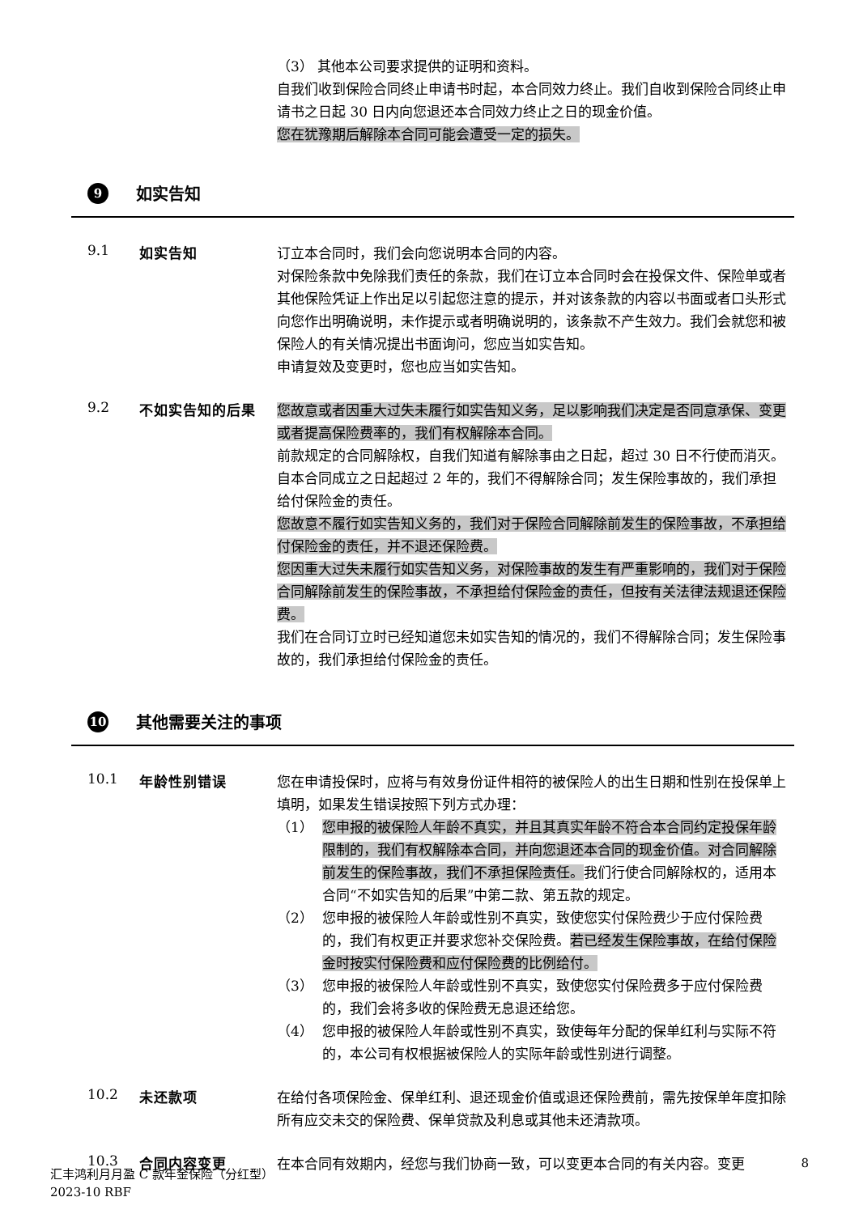（3） 其他本公司要求提供的证明和资料。
自我们收到保险合同终止申请书时起，本合同效力终止。我们自收到保险合同终止申请书之日起 30 日内向您退还本合同效力终止之日的现金价值。
您在犹豫期后解除本合同可能会遭受一定的损失。
9 如实告知
9.1 如实告知
订立本合同时，我们会向您说明本合同的内容。
对保险条款中免除我们责任的条款，我们在订立本合同时会在投保文件、保险单或者其他保险凭证上作出足以引起您注意的提示，并对该条款的内容以书面或者口头形式向您作出明确说明，未作提示或者明确说明的，该条款不产生效力。我们会就您和被保险人的有关情况提出书面询问，您应当如实告知。
申请复效及变更时，您也应当如实告知。
9.2 不如实告知的后果
您故意或者因重大过失未履行如实告知义务，足以影响我们决定是否同意承保、变更或者提高保险费率的，我们有权解除本合同。
前款规定的合同解除权，自我们知道有解除事由之日起，超过 30 日不行使而消灭。自本合同成立之日起超过 2 年的，我们不得解除合同；发生保险事故的，我们承担给付保险金的责任。
您故意不履行如实告知义务的，我们对于保险合同解除前发生的保险事故，不承担给付保险金的责任，并不退还保险费。
您因重大过失未履行如实告知义务，对保险事故的发生有严重影响的，我们对于保险合同解除前发生的保险事故，不承担给付保险金的责任，但按有关法律法规退还保险费。
我们在合同订立时已经知道您未如实告知的情况的，我们不得解除合同；发生保险事故的，我们承担给付保险金的责任。
10 其他需要关注的事项
10.1 年龄性别错误
您在申请投保时，应将与有效身份证件相符的被保险人的出生日期和性别在投保单上填明，如果发生错误按照下列方式办理：
（1） 您申报的被保险人年龄不真实，并且其真实年龄不符合本合同约定投保年龄限制的，我们有权解除本合同，并向您退还本合同的现金价值。对合同解除前发生的保险事故，我们不承担保险责任。我们行使合同解除权的，适用本合同“不如实告知的后果”中第二款、第五款的规定。
（2） 您申报的被保险人年龄或性别不真实，致使您实付保险费少于应付保险费的，我们有权更正并要求您补交保险费。若已经发生保险事故，在给付保险金时按实付保险费和应付保险费的比例给付。
（3） 您申报的被保险人年龄或性别不真实，致使您实付保险费多于应付保险费的，我们会将多收的保险费无息退还给您。
（4） 您申报的被保险人年龄或性别不真实，致使每年分配的保单红利与实际不符的，本公司有权根据被保险人的实际年龄或性别进行调整。
10.2 未还款项
在给付各项保险金、保单红利、退还现金价值或退还保险费前，需先按保单年度扣除所有应交未交的保险费、保单贷款及利息或其他未还清款项。
10.3 合同内容变更
在本合同有效期内，经您与我们协商一致，可以变更本合同的有关内容。变更
8
汇丰鸿利月月盈 C 款年金保险（分红型）
2023-10 RBF